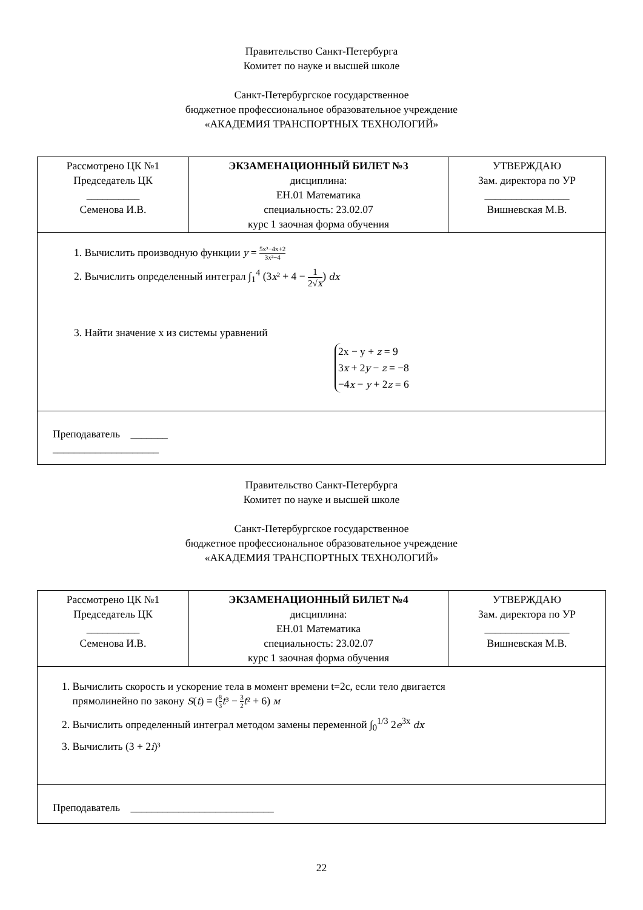Правительство Санкт-Петербурга
Комитет по науке и высшей школе
Санкт-Петербургское государственное
бюджетное профессиональное образовательное учреждение
«АКАДЕМИЯ ТРАНСПОРТНЫХ ТЕХНОЛОГИЙ»
| Рассмотрено ЦК №1 Председатель ЦК __________ Семенова И.В. | ЭКЗАМЕНАЦИОННЫЙ БИЛЕТ №3 дисциплина: ЕН.01 Математика специальность: 23.02.07 курс 1 заочная форма обучения | УТВЕРЖДАЮ Зам. директора по УР ________________ Вишневская М.В. |
| 1. Вычислить производную функции y = 5x³−4x+2 3x²−4 2. Вычислить определенный интеграл ∫<sub>1</sub><sup>4</sup> (3 x ² + 4 − 1 2√ x ) dx 3. Найти значение x из системы уравнений 2x − y + z = 9 3 x + 2 y − z = −8 −4 x − y + 2 z = 6 | | |
| Преподаватель _______ ____________________ | | |
Правительство Санкт-Петербурга
Комитет по науке и высшей школе
Санкт-Петербургское государственное
бюджетное профессиональное образовательное учреждение
«АКАДЕМИЯ ТРАНСПОРТНЫХ ТЕХНОЛОГИЙ»
| Рассмотрено ЦК №1 Председатель ЦК __________ Семенова И.В. | ЭКЗАМЕНАЦИОННЫЙ БИЛЕТ №4 дисциплина: ЕН.01 Математика специальность: 23.02.07 курс 1 заочная форма обучения | УТВЕРЖДАЮ Зам. директора по УР ________________ Вишневская М.В. |
| 1. Вычислить скорость и ускорение тела в момент времени t=2с, если тело двигается прямолинейно по закону S ( t ) = ( 8 3 t ³ − 3 2 t ² + 6) м 2. Вычислить определенный интеграл методом замены переменной ∫<sub>0</sub><sup>1/3</sup> 2 e<sup>3x</sup> dx 3. Вычислить (3 + 2 i )³ | | |
| Преподаватель ___________________________ | | |
22